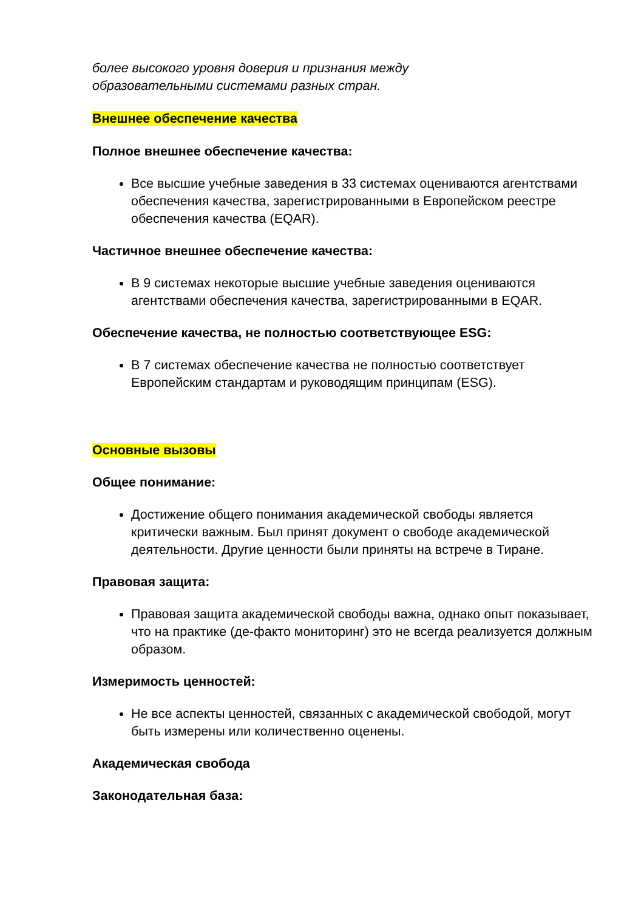более высокого уровня доверия и признания между
образовательными системами разных стран.
Внешнее обеспечение качества
Полное внешнее обеспечение качества:
Все высшие учебные заведения в 33 системах оцениваются агентствами обеспечения качества, зарегистрированными в Европейском реестре обеспечения качества (EQAR).
Частичное внешнее обеспечение качества:
В 9 системах некоторые высшие учебные заведения оцениваются агентствами обеспечения качества, зарегистрированными в EQAR.
Обеспечение качества, не полностью соответствующее ESG:
В 7 системах обеспечение качества не полностью соответствует Европейским стандартам и руководящим принципам (ESG).
Основные вызовы
Общее понимание:
Достижение общего понимания академической свободы является критически важным. Был принят документ о свободе академической деятельности. Другие ценности были приняты на встрече в Тиране.
Правовая защита:
Правовая защита академической свободы важна, однако опыт показывает, что на практике (де-факто мониторинг) это не всегда реализуется должным образом.
Измеримость ценностей:
Не все аспекты ценностей, связанных с академической свободой, могут быть измерены или количественно оценены.
Академическая свобода
Законодательная база: